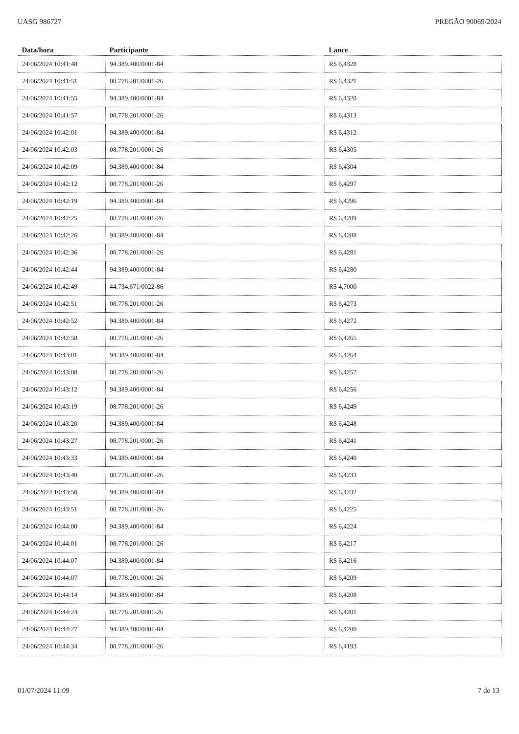UASG 986727 PREGÃO 90069/2024
| Data/hora | Participante | Lance |
| --- | --- | --- |
| 24/06/2024 10:41:48 | 94.389.400/0001-84 | R$ 6,4328 |
| 24/06/2024 10:41:51 | 08.778.201/0001-26 | R$ 6,4321 |
| 24/06/2024 10:41:55 | 94.389.400/0001-84 | R$ 6,4320 |
| 24/06/2024 10:41:57 | 08.778.201/0001-26 | R$ 6,4313 |
| 24/06/2024 10:42:01 | 94.389.400/0001-84 | R$ 6,4312 |
| 24/06/2024 10:42:03 | 08.778.201/0001-26 | R$ 6,4305 |
| 24/06/2024 10:42:09 | 94.389.400/0001-84 | R$ 6,4304 |
| 24/06/2024 10:42:12 | 08.778.201/0001-26 | R$ 6,4297 |
| 24/06/2024 10:42:19 | 94.389.400/0001-84 | R$ 6,4296 |
| 24/06/2024 10:42:25 | 08.778.201/0001-26 | R$ 6,4289 |
| 24/06/2024 10:42:26 | 94.389.400/0001-84 | R$ 6,4288 |
| 24/06/2024 10:42:36 | 08.778.201/0001-26 | R$ 6,4281 |
| 24/06/2024 10:42:44 | 94.389.400/0001-84 | R$ 6,4280 |
| 24/06/2024 10:42:49 | 44.734.671/0022-86 | R$ 4,7000 |
| 24/06/2024 10:42:51 | 08.778.201/0001-26 | R$ 6,4273 |
| 24/06/2024 10:42:52 | 94.389.400/0001-84 | R$ 6,4272 |
| 24/06/2024 10:42:58 | 08.778.201/0001-26 | R$ 6,4265 |
| 24/06/2024 10:43:01 | 94.389.400/0001-84 | R$ 6,4264 |
| 24/06/2024 10:43:08 | 08.778.201/0001-26 | R$ 6,4257 |
| 24/06/2024 10:43:12 | 94.389.400/0001-84 | R$ 6,4256 |
| 24/06/2024 10:43:19 | 08.778.201/0001-26 | R$ 6,4249 |
| 24/06/2024 10:43:20 | 94.389.400/0001-84 | R$ 6,4248 |
| 24/06/2024 10:43:27 | 08.778.201/0001-26 | R$ 6,4241 |
| 24/06/2024 10:43:33 | 94.389.400/0001-84 | R$ 6,4240 |
| 24/06/2024 10:43:40 | 08.778.201/0001-26 | R$ 6,4233 |
| 24/06/2024 10:43:50 | 94.389.400/0001-84 | R$ 6,4232 |
| 24/06/2024 10:43:51 | 08.778.201/0001-26 | R$ 6,4225 |
| 24/06/2024 10:44:00 | 94.389.400/0001-84 | R$ 6,4224 |
| 24/06/2024 10:44:01 | 08.778.201/0001-26 | R$ 6,4217 |
| 24/06/2024 10:44:07 | 94.389.400/0001-84 | R$ 6,4216 |
| 24/06/2024 10:44:07 | 08.778.201/0001-26 | R$ 6,4209 |
| 24/06/2024 10:44:14 | 94.389.400/0001-84 | R$ 6,4208 |
| 24/06/2024 10:44:24 | 08.778.201/0001-26 | R$ 6,4201 |
| 24/06/2024 10:44:27 | 94.389.400/0001-84 | R$ 6,4200 |
| 24/06/2024 10:44:34 | 08.778.201/0001-26 | R$ 6,4193 |
01/07/2024 11:09 7 de 13